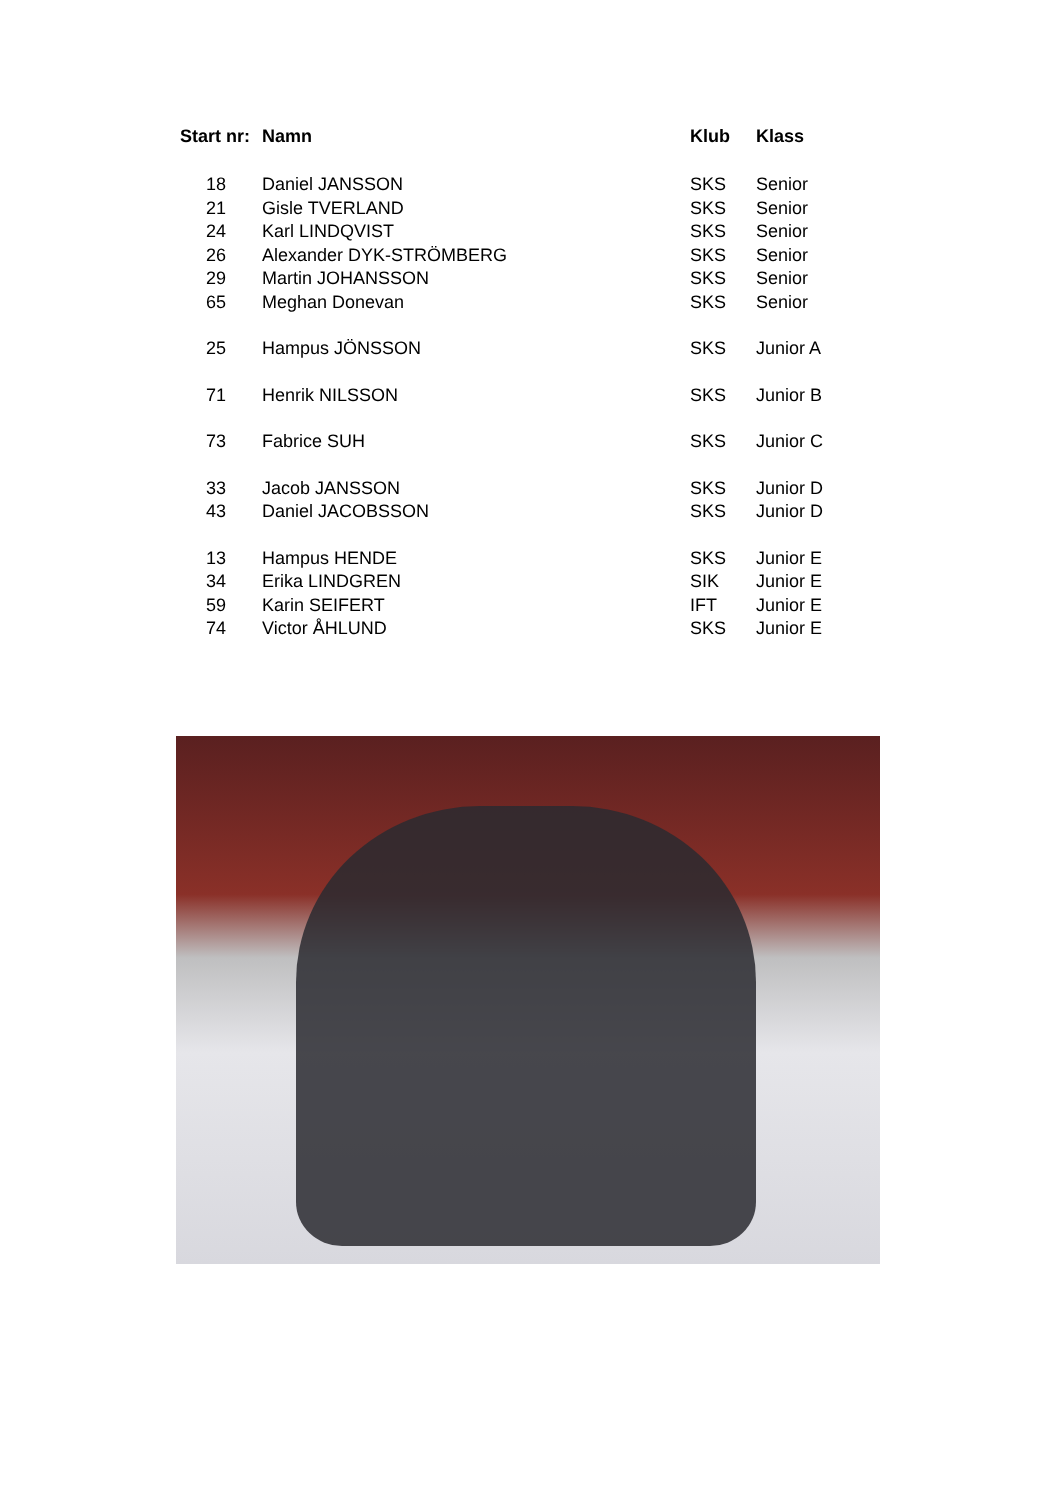| Start nr: | Namn | Klub | Klass |
| --- | --- | --- | --- |
| 18 | Daniel JANSSON | SKS | Senior |
| 21 | Gisle TVERLAND | SKS | Senior |
| 24 | Karl LINDQVIST | SKS | Senior |
| 26 | Alexander DYK-STRÖMBERG | SKS | Senior |
| 29 | Martin JOHANSSON | SKS | Senior |
| 65 | Meghan Donevan | SKS | Senior |
| 25 | Hampus JÖNSSON | SKS | Junior A |
| 71 | Henrik NILSSON | SKS | Junior B |
| 73 | Fabrice SUH | SKS | Junior C |
| 33 | Jacob JANSSON | SKS | Junior D |
| 43 | Daniel JACOBSSON | SKS | Junior D |
| 13 | Hampus HENDE | SKS | Junior E |
| 34 | Erika LINDGREN | SIK | Junior E |
| 59 | Karin SEIFERT | IFT | Junior E |
| 74 | Victor ÅHLUND | SKS | Junior E |